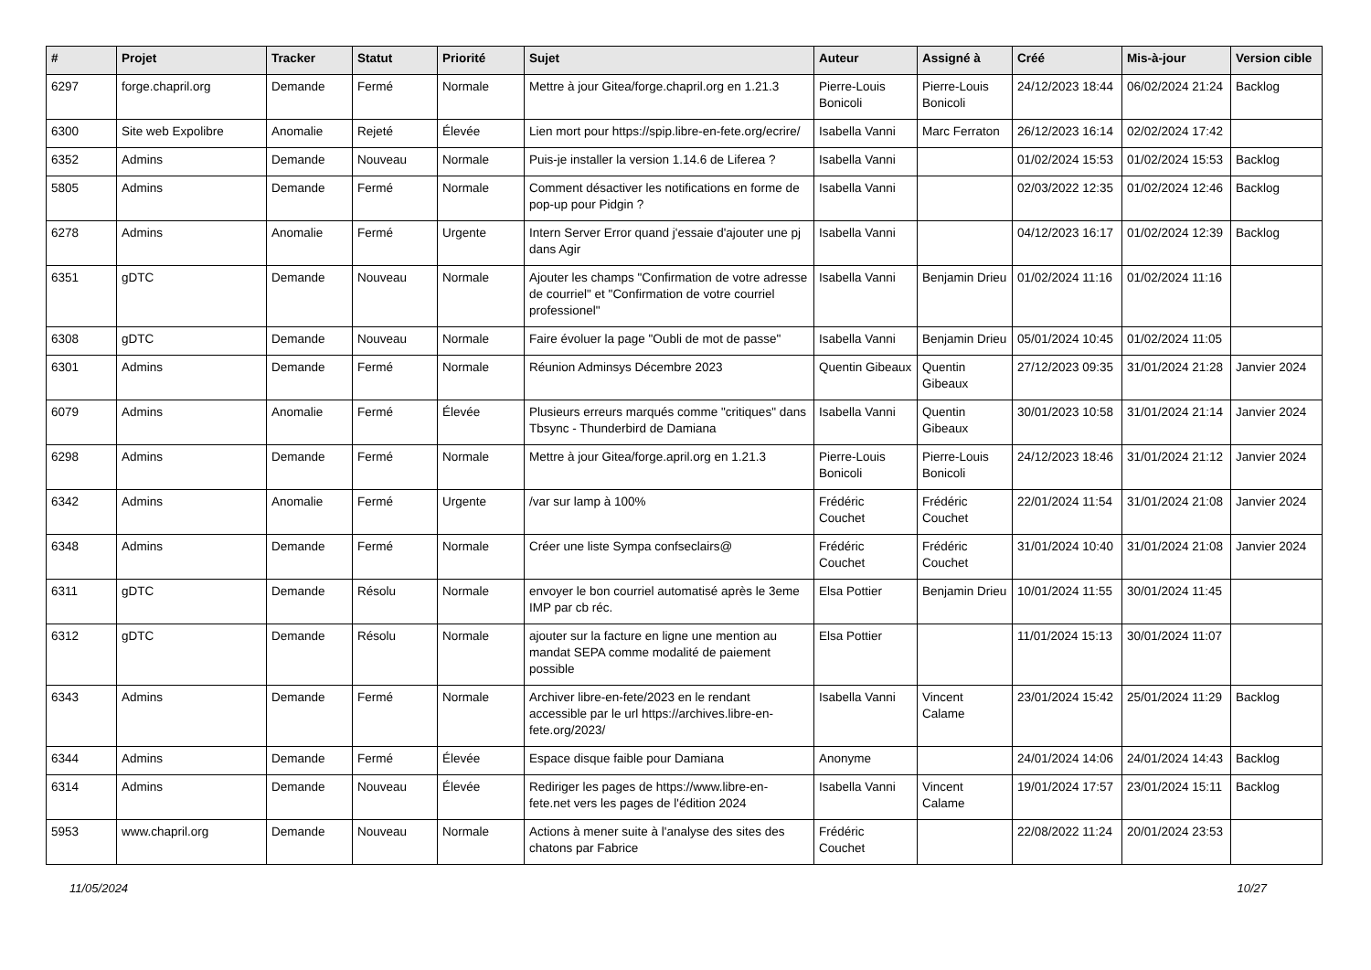| # | Projet | Tracker | Statut | Priorité | Sujet | Auteur | Assigné à | Créé | Mis-à-jour | Version cible |
| --- | --- | --- | --- | --- | --- | --- | --- | --- | --- | --- |
| 6297 | forge.chapril.org | Demande | Fermé | Normale | Mettre à jour Gitea/forge.chapril.org en 1.21.3 | Pierre-Louis Bonicoli | Pierre-Louis Bonicoli | 24/12/2023 18:44 | 06/02/2024 21:24 | Backlog |
| 6300 | Site web Expolibre | Anomalie | Rejeté | Élevée | Lien mort pour https://spip.libre-en-fete.org/ecrire/ | Isabella Vanni | Marc Ferraton | 26/12/2023 16:14 | 02/02/2024 17:42 | |
| 6352 | Admins | Demande | Nouveau | Normale | Puis-je installer la version 1.14.6 de Liferea ? | Isabella Vanni | | 01/02/2024 15:53 | 01/02/2024 15:53 | Backlog |
| 5805 | Admins | Demande | Fermé | Normale | Comment désactiver les notifications en forme de pop-up pour Pidgin ? | Isabella Vanni | | 02/03/2022 12:35 | 01/02/2024 12:46 | Backlog |
| 6278 | Admins | Anomalie | Fermé | Urgente | Intern Server Error quand j'essaie d'ajouter une pj dans Agir | Isabella Vanni | | 04/12/2023 16:17 | 01/02/2024 12:39 | Backlog |
| 6351 | gDTC | Demande | Nouveau | Normale | Ajouter les champs "Confirmation de votre adresse de courriel" et "Confirmation de votre courriel professionel" | Isabella Vanni | Benjamin Drieu | 01/02/2024 11:16 | 01/02/2024 11:16 | |
| 6308 | gDTC | Demande | Nouveau | Normale | Faire évoluer la page "Oubli de mot de passe" | Isabella Vanni | Benjamin Drieu | 05/01/2024 10:45 | 01/02/2024 11:05 | |
| 6301 | Admins | Demande | Fermé | Normale | Réunion Adminsys Décembre 2023 | Quentin Gibeaux | Quentin Gibeaux | 27/12/2023 09:35 | 31/01/2024 21:28 | Janvier 2024 |
| 6079 | Admins | Anomalie | Fermé | Élevée | Plusieurs erreurs marqués comme "critiques" dans Tbsync - Thunderbird de Damiana | Isabella Vanni | Quentin Gibeaux | 30/01/2023 10:58 | 31/01/2024 21:14 | Janvier 2024 |
| 6298 | Admins | Demande | Fermé | Normale | Mettre à jour Gitea/forge.april.org en 1.21.3 | Pierre-Louis Bonicoli | Pierre-Louis Bonicoli | 24/12/2023 18:46 | 31/01/2024 21:12 | Janvier 2024 |
| 6342 | Admins | Anomalie | Fermé | Urgente | /var sur lamp à 100% | Frédéric Couchet | Frédéric Couchet | 22/01/2024 11:54 | 31/01/2024 21:08 | Janvier 2024 |
| 6348 | Admins | Demande | Fermé | Normale | Créer une liste Sympa confseclairs@ | Frédéric Couchet | Frédéric Couchet | 31/01/2024 10:40 | 31/01/2024 21:08 | Janvier 2024 |
| 6311 | gDTC | Demande | Résolu | Normale | envoyer le bon courriel automatisé après le 3eme IMP par cb réc. | Elsa Pottier | Benjamin Drieu | 10/01/2024 11:55 | 30/01/2024 11:45 | |
| 6312 | gDTC | Demande | Résolu | Normale | ajouter sur la facture en ligne une mention au mandat SEPA comme modalité de paiement possible | Elsa Pottier | | 11/01/2024 15:13 | 30/01/2024 11:07 | |
| 6343 | Admins | Demande | Fermé | Normale | Archiver libre-en-fete/2023 en le rendant accessible par le url https://archives.libre-en-fete.org/2023/ | Isabella Vanni | Vincent Calame | 23/01/2024 15:42 | 25/01/2024 11:29 | Backlog |
| 6344 | Admins | Demande | Fermé | Élevée | Espace disque faible pour Damiana | Anonyme | | 24/01/2024 14:06 | 24/01/2024 14:43 | Backlog |
| 6314 | Admins | Demande | Nouveau | Élevée | Rediriger les pages de https://www.libre-en-fete.net vers les pages de l'édition 2024 | Isabella Vanni | Vincent Calame | 19/01/2024 17:57 | 23/01/2024 15:11 | Backlog |
| 5953 | www.chapril.org | Demande | Nouveau | Normale | Actions à mener suite à l'analyse des sites des chatons par Fabrice | Frédéric Couchet | | 22/08/2022 11:24 | 20/01/2024 23:53 | |
11/05/2024 10/27